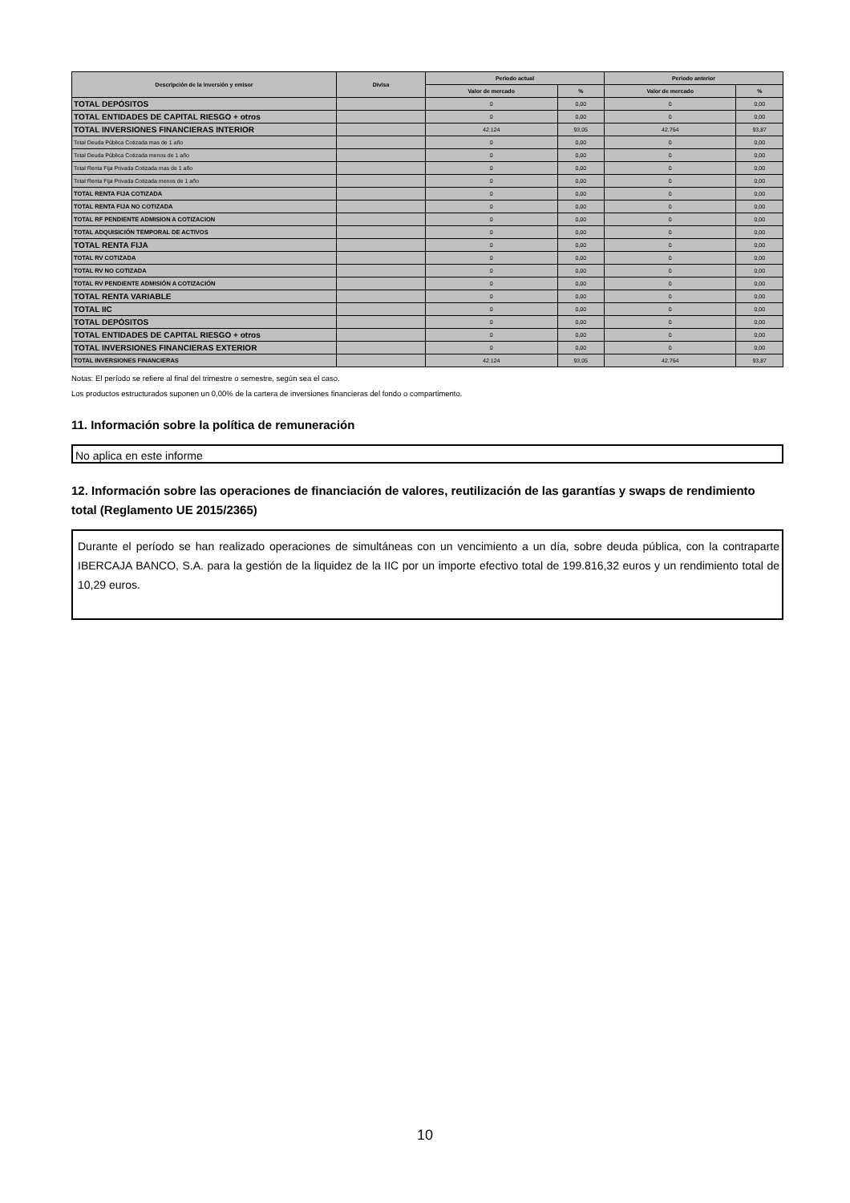| Descripción de la inversión y emisor | Divisa | Periodo actual | | Periodo anterior | |
| --- | --- | --- | --- | --- | --- |
| | | Valor de mercado | % | Valor de mercado | % |
| TOTAL DEPÓSITOS | | 0 | 0,00 | 0 | 0,00 |
| TOTAL ENTIDADES DE CAPITAL RIESGO + otros | | 0 | 0,00 | 0 | 0,00 |
| TOTAL INVERSIONES FINANCIERAS INTERIOR | | 42.124 | 93,05 | 42.764 | 93,87 |
| Total Deuda Pública Cotizada mas de 1 año | | 0 | 0,00 | 0 | 0,00 |
| Total Deuda Pública Cotizada menos de 1 año | | 0 | 0,00 | 0 | 0,00 |
| Total Renta Fija Privada Cotizada mas de 1 año | | 0 | 0,00 | 0 | 0,00 |
| Total Renta Fija Privada Cotizada menos de 1 año | | 0 | 0,00 | 0 | 0,00 |
| TOTAL RENTA FIJA COTIZADA | | 0 | 0,00 | 0 | 0,00 |
| TOTAL RENTA FIJA NO COTIZADA | | 0 | 0,00 | 0 | 0,00 |
| TOTAL RF PENDIENTE ADMISION A COTIZACION | | 0 | 0,00 | 0 | 0,00 |
| TOTAL ADQUISICIÓN TEMPORAL DE ACTIVOS | | 0 | 0,00 | 0 | 0,00 |
| TOTAL RENTA FIJA | | 0 | 0,00 | 0 | 0,00 |
| TOTAL RV COTIZADA | | 0 | 0,00 | 0 | 0,00 |
| TOTAL RV NO COTIZADA | | 0 | 0,00 | 0 | 0,00 |
| TOTAL RV PENDIENTE ADMISIÓN A COTIZACIÓN | | 0 | 0,00 | 0 | 0,00 |
| TOTAL RENTA VARIABLE | | 0 | 0,00 | 0 | 0,00 |
| TOTAL IIC | | 0 | 0,00 | 0 | 0,00 |
| TOTAL DEPÓSITOS | | 0 | 0,00 | 0 | 0,00 |
| TOTAL ENTIDADES DE CAPITAL RIESGO + otros | | 0 | 0,00 | 0 | 0,00 |
| TOTAL INVERSIONES FINANCIERAS EXTERIOR | | 0 | 0,00 | 0 | 0,00 |
| TOTAL INVERSIONES FINANCIERAS | | 42.124 | 93,05 | 42.764 | 93,87 |
Notas: El período se refiere al final del trimestre o semestre, según sea el caso.
Los productos estructurados suponen un 0,00% de la cartera de inversiones financieras del fondo o compartimento.
11. Información sobre la política de remuneración
No aplica en este informe
12. Información sobre las operaciones de financiación de valores, reutilización de las garantías y swaps de rendimiento total (Reglamento UE 2015/2365)
Durante el período se han realizado operaciones de simultáneas con un vencimiento a un día, sobre deuda pública, con la contraparte IBERCAJA BANCO, S.A. para la gestión de la liquidez de la IIC por un importe efectivo total de 199.816,32 euros y un rendimiento total de 10,29 euros.
10